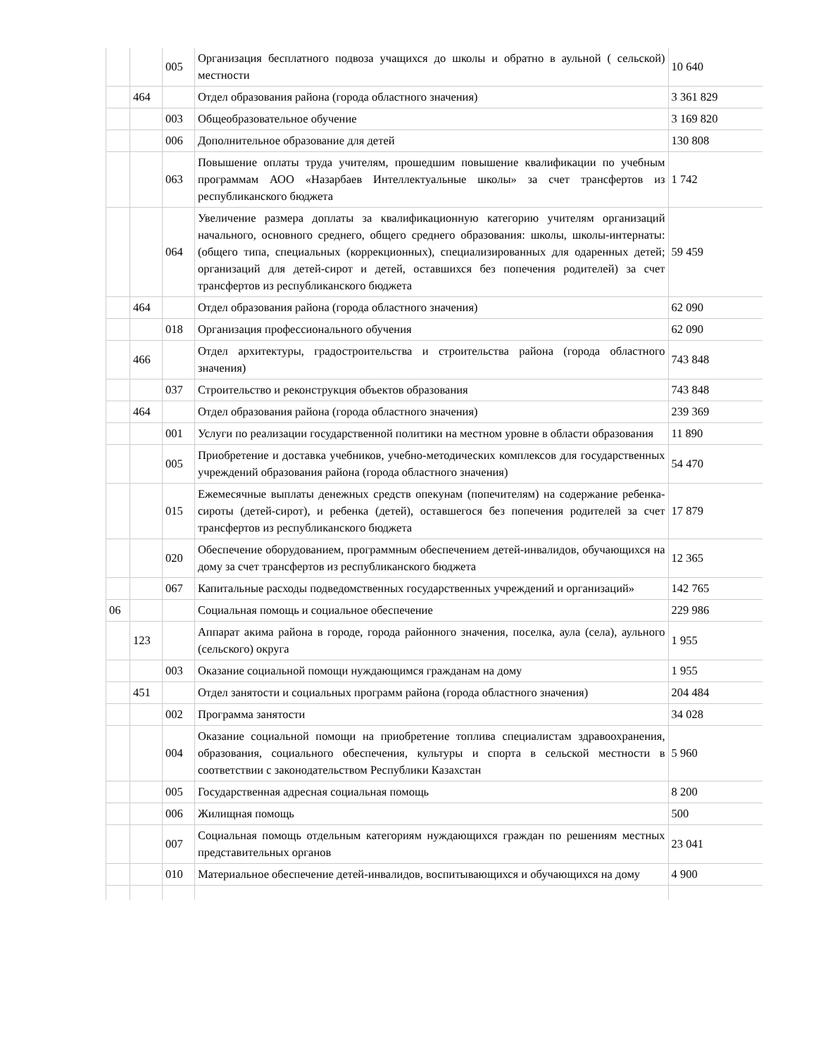| | | 005 | Организация бесплатного подвоза учащихся до школы и обратно в аульной ( сельской) местности | 10 640 |
| | 464 | | Отдел образования района (города областного значения) | 3 361 829 |
| | | 003 | Общеобразовательное обучение | 3 169 820 |
| | | 006 | Дополнительное образование для детей | 130 808 |
| | | 063 | Повышение оплаты труда учителям, прошедшим повышение квалификации по учебным программам АОО «Назарбаев Интеллектуальные школы» за счет трансфертов из республиканского бюджета | 1 742 |
| | | 064 | Увеличение размера доплаты за квалификационную категорию учителям организаций начального, основного среднего, общего среднего образования: школы, школы-интернаты: (общего типа, специальных (коррекционных), специализированных для одаренных детей; организаций для детей-сирот и детей, оставшихся без попечения родителей) за счет трансфертов из республиканского бюджета | 59 459 |
| | 464 | | Отдел образования района (города областного значения) | 62 090 |
| | | 018 | Организация профессионального обучения | 62 090 |
| | 466 | | Отдел архитектуры, градостроительства и строительства района (города областного значения) | 743 848 |
| | | 037 | Строительство и реконструкция объектов образования | 743 848 |
| | 464 | | Отдел образования района (города областного значения) | 239 369 |
| | | 001 | Услуги по реализации государственной политики на местном уровне в области образования | 11 890 |
| | | 005 | Приобретение и доставка учебников, учебно-методических комплексов для государственных учреждений образования района (города областного значения) | 54 470 |
| | | 015 | Ежемесячные выплаты денежных средств опекунам (попечителям) на содержание ребенка-сироты (детей-сирот), и ребенка (детей), оставшегося без попечения родителей за счет трансфертов из республиканского бюджета | 17 879 |
| | | 020 | Обеспечение оборудованием, программным обеспечением детей-инвалидов, обучающихся на дому за счет трансфертов из республиканского бюджета | 12 365 |
| | | 067 | Капитальные расходы подведомственных государственных учреждений и организаций» | 142 765 |
| 06 | | | Социальная помощь и социальное обеспечение | 229 986 |
| | 123 | | Аппарат акима района в городе, города районного значения, поселка, аула (села), аульного (сельского) округа | 1 955 |
| | | 003 | Оказание социальной помощи нуждающимся гражданам на дому | 1 955 |
| | 451 | | Отдел занятости и социальных программ района (города областного значения) | 204 484 |
| | | 002 | Программа занятости | 34 028 |
| | | 004 | Оказание социальной помощи на приобретение топлива специалистам здравоохранения, образования, социального обеспечения, культуры и спорта в сельской местности в соответствии с законодательством Республики Казахстан | 5 960 |
| | | 005 | Государственная адресная социальная помощь | 8 200 |
| | | 006 | Жилищная помощь | 500 |
| | | 007 | Социальная помощь отдельным категориям нуждающихся граждан по решениям местных представительных органов | 23 041 |
| | | 010 | Материальное обеспечение детей-инвалидов, воспитывающихся и обучающихся на дому | 4 900 |